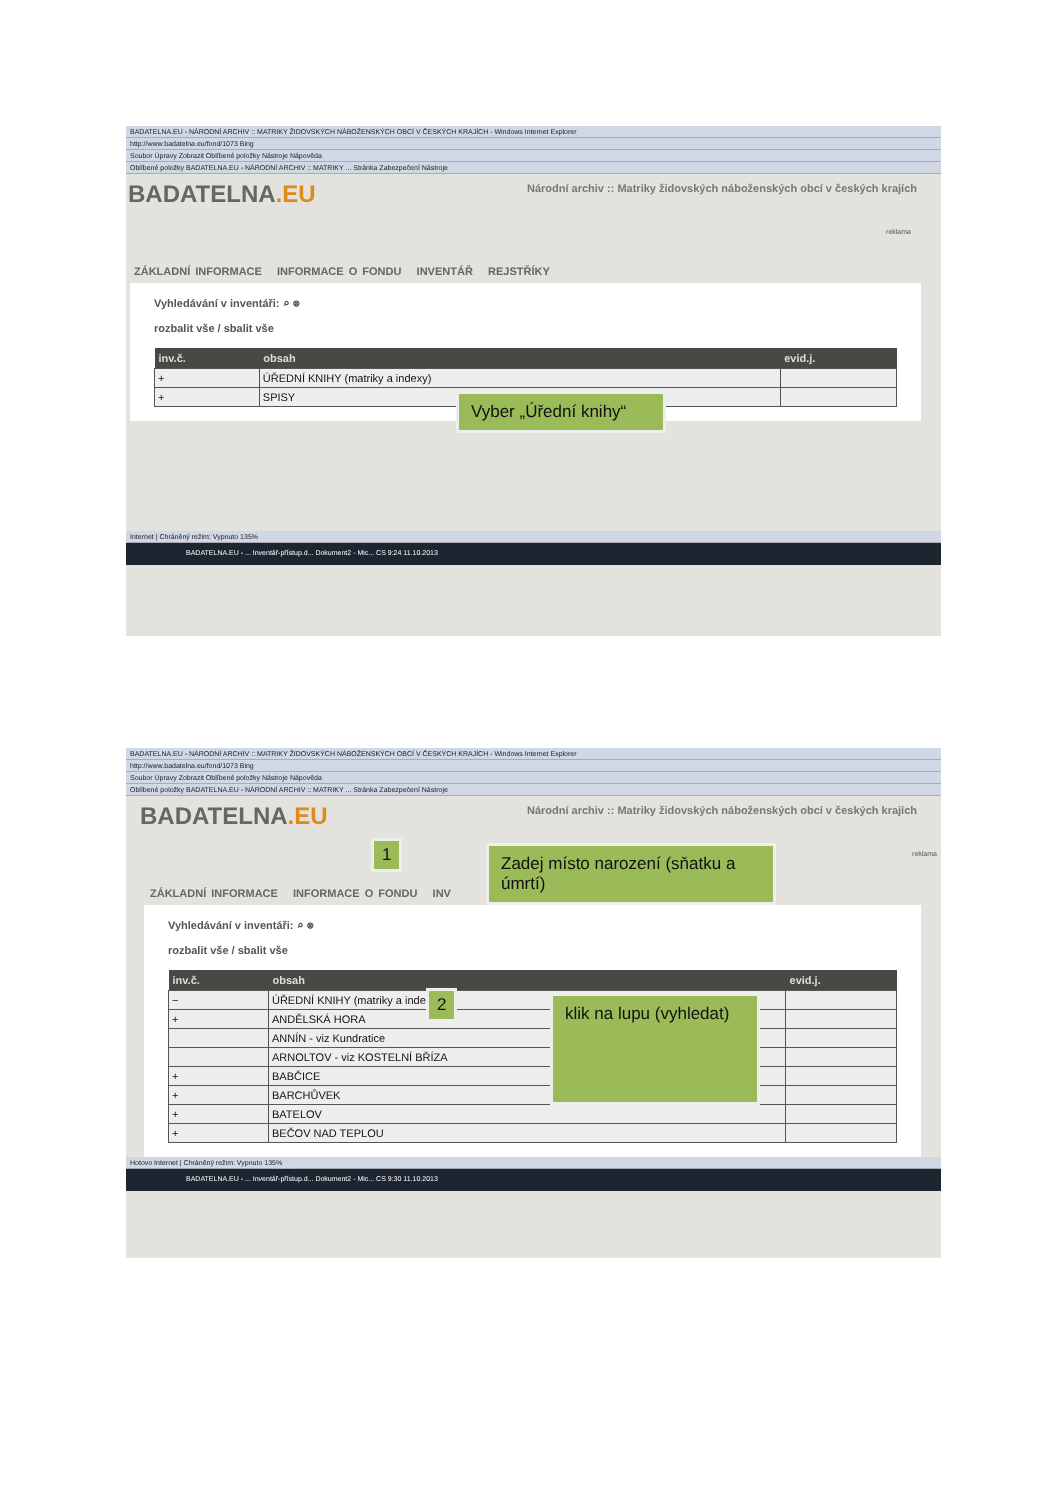BADATELNA.EU - NÁRODNÍ ARCHIV :: MATRIKY ŽIDOVSKÝCH NÁBOŽENSKÝCH OBCÍ V ČESKÝCH KRAJÍCH - Windows Internet Explorer
http://www.badatelna.eu/fond/1073 Bing
Soubor Úpravy Zobrazit Oblíbené položky Nástroje Nápověda
Oblíbené položky BADATELNA.EU - NÁRODNÍ ARCHIV :: MATRIKY ... Stránka Zabezpečení Nástroje
Národní archiv :: Matriky židovských náboženských obcí v českých krajích
BADATELNA.EU
reklama
ZÁKLADNÍ INFORMACE INFORMACE O FONDU INVENTÁŘ REJSTŘÍKY
Vyhledávání v inventáři: ⌕ ⊗
rozbalit vše / sbalit vše
| inv.č. | obsah | evid.j. |
| --- | --- | --- |
| + | ÚŘEDNÍ KNIHY (matriky a indexy) | |
| + | SPISY | |
Internet | Chráněný režim: Vypnuto 135%
BADATELNA.EU - ... Inventář-přístup.d... Dokument2 - Mic... CS 9:24 11.10.2013
Vyber „Úřední knihy“
BADATELNA.EU - NÁRODNÍ ARCHIV :: MATRIKY ŽIDOVSKÝCH NÁBOŽENSKÝCH OBCÍ V ČESKÝCH KRAJÍCH - Windows Internet Explorer
http://www.badatelna.eu/fond/1073 Bing
Soubor Úpravy Zobrazit Oblíbené položky Nástroje Nápověda
Oblíbené položky BADATELNA.EU - NÁRODNÍ ARCHIV :: MATRIKY ... Stránka Zabezpečení Nástroje
Národní archiv :: Matriky židovských náboženských obcí v českých krajích
BADATELNA.EU
reklama
ZÁKLADNÍ INFORMACE INFORMACE O FONDU INV
Vyhledávání v inventáři: ⌕ ⊗
rozbalit vše / sbalit vše
| inv.č. | obsah | evid.j. |
| --- | --- | --- |
| − | ÚŘEDNÍ KNIHY (matriky a indexy) | |
| + | ANDĚLSKÁ HORA | |
| | ANNÍN - viz Kundratice | |
| | ARNOLTOV - viz KOSTELNÍ BŘÍZA | |
| + | BABČICE | |
| + | BARCHŮVEK | |
| + | BATELOV | |
| + | BEČOV NAD TEPLOU | |
Hotovo Internet | Chráněný režim: Vypnuto 135%
BADATELNA.EU - ... Inventář-přístup.d... Dokument2 - Mic... CS 9:30 11.10.2013
1
2
Zadej místo narození (sňatku a úmrtí)
klik na lupu (vyhledat)